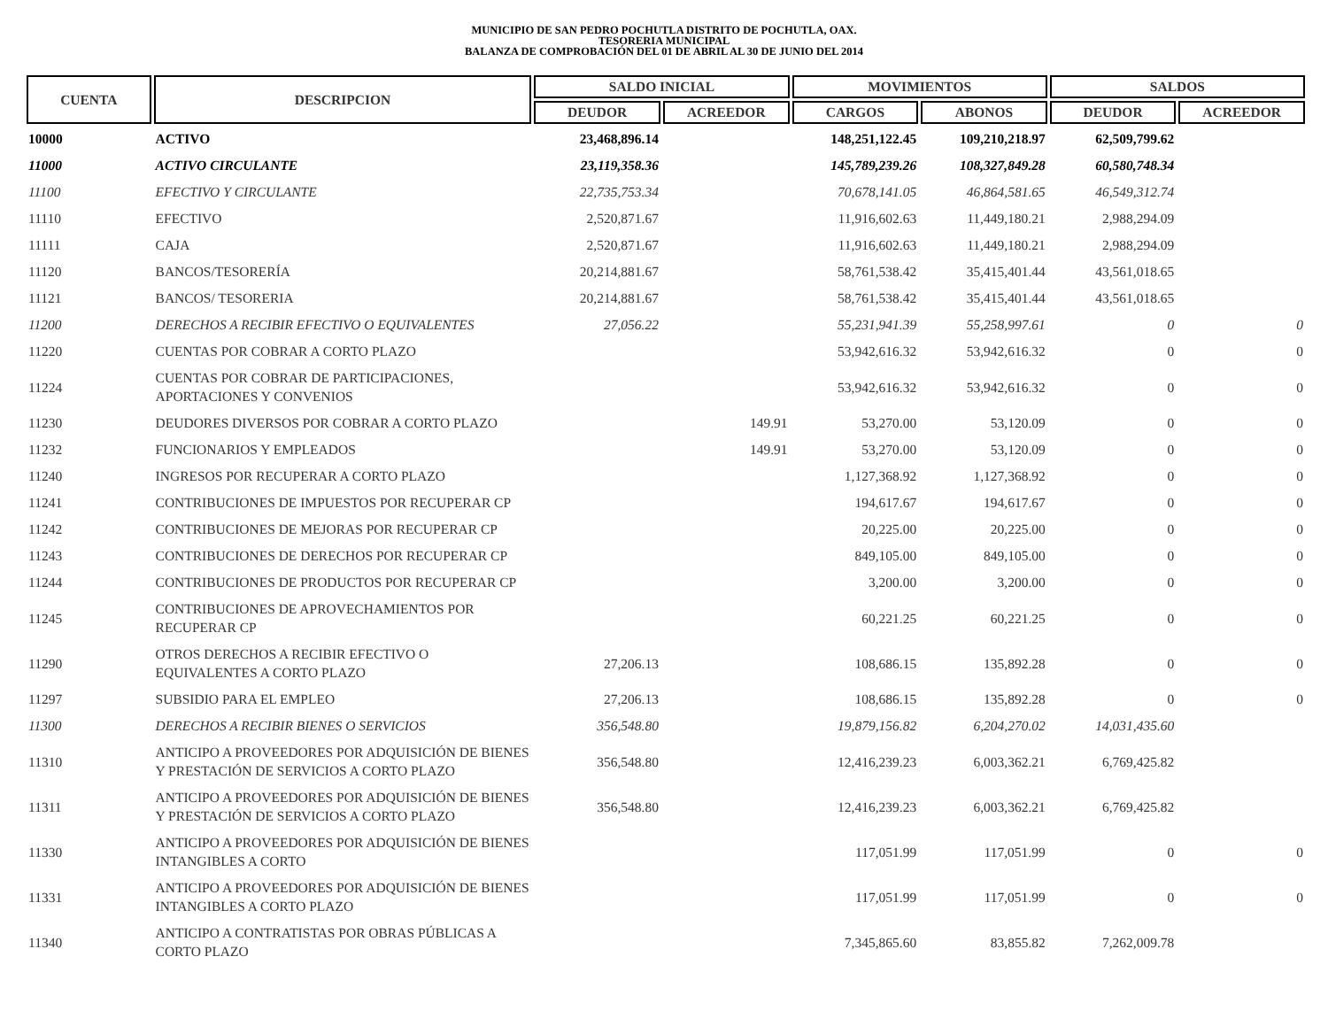MUNICIPIO DE SAN PEDRO POCHUTLA DISTRITO DE POCHUTLA, OAX.
TESORERIA MUNICIPAL
BALANZA DE COMPROBACIÓN DEL 01 DE ABRIL AL 30 DE JUNIO DEL 2014
| CUENTA | DESCRIPCION | SALDO INICIAL | | MOVIMIENTOS | | SALDOS | |
| --- | --- | --- | --- | --- | --- | --- | --- |
| | | DEUDOR | ACREEDOR | CARGOS | ABONOS | DEUDOR | ACREEDOR |
| 10000 | ACTIVO | 23,468,896.14 | | 148,251,122.45 | 109,210,218.97 | 62,509,799.62 | |
| 11000 | ACTIVO CIRCULANTE | 23,119,358.36 | | 145,789,239.26 | 108,327,849.28 | 60,580,748.34 | |
| 11100 | EFECTIVO Y CIRCULANTE | 22,735,753.34 | | 70,678,141.05 | 46,864,581.65 | 46,549,312.74 | |
| 11110 | EFECTIVO | 2,520,871.67 | | 11,916,602.63 | 11,449,180.21 | 2,988,294.09 | |
| 11111 | CAJA | 2,520,871.67 | | 11,916,602.63 | 11,449,180.21 | 2,988,294.09 | |
| 11120 | BANCOS/TESORERÍA | 20,214,881.67 | | 58,761,538.42 | 35,415,401.44 | 43,561,018.65 | |
| 11121 | BANCOS/ TESORERIA | 20,214,881.67 | | 58,761,538.42 | 35,415,401.44 | 43,561,018.65 | |
| 11200 | DERECHOS A RECIBIR EFECTIVO O EQUIVALENTES | 27,056.22 | | 55,231,941.39 | 55,258,997.61 | 0 | 0 |
| 11220 | CUENTAS POR COBRAR A CORTO PLAZO | | | 53,942,616.32 | 53,942,616.32 | 0 | 0 |
| 11224 | CUENTAS POR COBRAR DE PARTICIPACIONES, APORTACIONES Y CONVENIOS | | | 53,942,616.32 | 53,942,616.32 | 0 | 0 |
| 11230 | DEUDORES DIVERSOS POR COBRAR A CORTO PLAZO | | 149.91 | 53,270.00 | 53,120.09 | 0 | 0 |
| 11232 | FUNCIONARIOS Y EMPLEADOS | | 149.91 | 53,270.00 | 53,120.09 | 0 | 0 |
| 11240 | INGRESOS POR RECUPERAR A CORTO PLAZO | | | 1,127,368.92 | 1,127,368.92 | 0 | 0 |
| 11241 | CONTRIBUCIONES DE IMPUESTOS POR RECUPERAR CP | | | 194,617.67 | 194,617.67 | 0 | 0 |
| 11242 | CONTRIBUCIONES DE MEJORAS POR RECUPERAR CP | | | 20,225.00 | 20,225.00 | 0 | 0 |
| 11243 | CONTRIBUCIONES DE DERECHOS POR RECUPERAR CP | | | 849,105.00 | 849,105.00 | 0 | 0 |
| 11244 | CONTRIBUCIONES DE PRODUCTOS POR RECUPERAR CP | | | 3,200.00 | 3,200.00 | 0 | 0 |
| 11245 | CONTRIBUCIONES DE APROVECHAMIENTOS POR RECUPERAR CP | | | 60,221.25 | 60,221.25 | 0 | 0 |
| 11290 | OTROS DERECHOS A RECIBIR EFECTIVO O EQUIVALENTES A CORTO PLAZO | 27,206.13 | | 108,686.15 | 135,892.28 | 0 | 0 |
| 11297 | SUBSIDIO PARA EL EMPLEO | 27,206.13 | | 108,686.15 | 135,892.28 | 0 | 0 |
| 11300 | DERECHOS A RECIBIR BIENES O SERVICIOS | 356,548.80 | | 19,879,156.82 | 6,204,270.02 | 14,031,435.60 | |
| 11310 | ANTICIPO A PROVEEDORES POR ADQUISICIÓN DE BIENES Y PRESTACIÓN DE SERVICIOS A CORTO PLAZO | 356,548.80 | | 12,416,239.23 | 6,003,362.21 | 6,769,425.82 | |
| 11311 | ANTICIPO A PROVEEDORES POR ADQUISICIÓN DE BIENES Y PRESTACIÓN DE SERVICIOS A CORTO PLAZO | 356,548.80 | | 12,416,239.23 | 6,003,362.21 | 6,769,425.82 | |
| 11330 | ANTICIPO A PROVEEDORES POR ADQUISICIÓN DE BIENES INTANGIBLES A CORTO | | | 117,051.99 | 117,051.99 | 0 | 0 |
| 11331 | ANTICIPO A PROVEEDORES POR ADQUISICIÓN DE BIENES INTANGIBLES A CORTO PLAZO | | | 117,051.99 | 117,051.99 | 0 | 0 |
| 11340 | ANTICIPO A CONTRATISTAS POR OBRAS PÚBLICAS A CORTO PLAZO | | | 7,345,865.60 | 83,855.82 | 7,262,009.78 | |